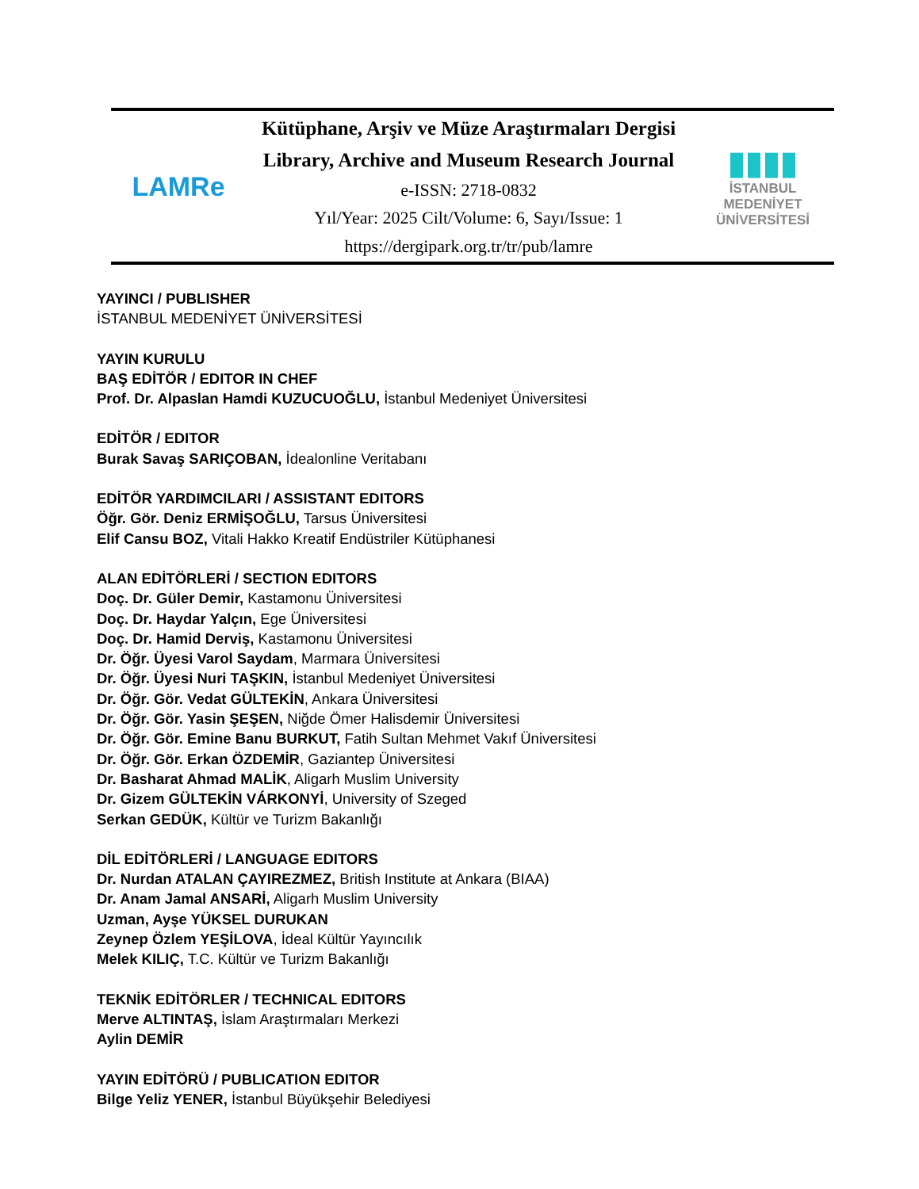LAMRe
Kütüphane, Arşiv ve Müze Araştırmaları Dergisi
Library, Archive and Museum Research Journal
e-ISSN: 2718-0832
Yıl/Year: 2025 Cilt/Volume: 6, Sayı/Issue: 1
https://dergipark.org.tr/tr/pub/lamre
▮▮▮▮
İSTANBUL MEDENİYET
ÜNİVERSİTESİ
YAYINCI / PUBLISHER
İSTANBUL MEDENİYET ÜNİVERSİTESİ
YAYIN KURULU
BAŞ EDİTÖR / EDITOR IN CHEF
Prof. Dr. Alpaslan Hamdi KUZUCUOĞLU, İstanbul Medeniyet Üniversitesi
EDİTÖR / EDITOR
Burak Savaş SARIÇOBAN, İdealonline Veritabanı
EDİTÖR YARDIMCILARI / ASSISTANT EDITORS
Öğr. Gör. Deniz ERMİŞOĞLU, Tarsus Üniversitesi
Elif Cansu BOZ, Vitali Hakko Kreatif Endüstriler Kütüphanesi
ALAN EDİTÖRLERİ / SECTION EDITORS
Doç. Dr. Güler Demir, Kastamonu Üniversitesi
Doç. Dr. Haydar Yalçın, Ege Üniversitesi
Doç. Dr. Hamid Derviş, Kastamonu Üniversitesi
Dr. Öğr. Üyesi Varol Saydam, Marmara Üniversitesi
Dr. Öğr. Üyesi Nuri TAŞKIN, İstanbul Medeniyet Üniversitesi
Dr. Öğr. Gör. Vedat GÜLTEKİN, Ankara Üniversitesi
Dr. Öğr. Gör. Yasin ŞEŞEN, Niğde Ömer Halisdemir Üniversitesi
Dr. Öğr. Gör. Emine Banu BURKUT, Fatih Sultan Mehmet Vakıf Üniversitesi
Dr. Öğr. Gör. Erkan ÖZDEMİR, Gaziantep Üniversitesi
Dr. Basharat Ahmad MALİK, Aligarh Muslim University
Dr. Gizem GÜLTEKİN VÁRKONYİ, University of Szeged
Serkan GEDÜK, Kültür ve Turizm Bakanlığı
DİL EDİTÖRLERİ / LANGUAGE EDITORS
Dr. Nurdan ATALAN ÇAYIREZMEZ, British Institute at Ankara (BIAA)
Dr. Anam Jamal ANSARİ, Aligarh Muslim University
Uzman, Ayşe YÜKSEL DURUKAN
Zeynep Özlem YEŞİLOVA, İdeal Kültür Yayıncılık
Melek KILIÇ, T.C. Kültür ve Turizm Bakanlığı
TEKNİK EDİTÖRLER / TECHNICAL EDITORS
Merve ALTINTAŞ, İslam Araştırmaları Merkezi
Aylin DEMİR
YAYIN EDİTÖRÜ / PUBLICATION EDITOR
Bilge Yeliz YENER, İstanbul Büyükşehir Belediyesi